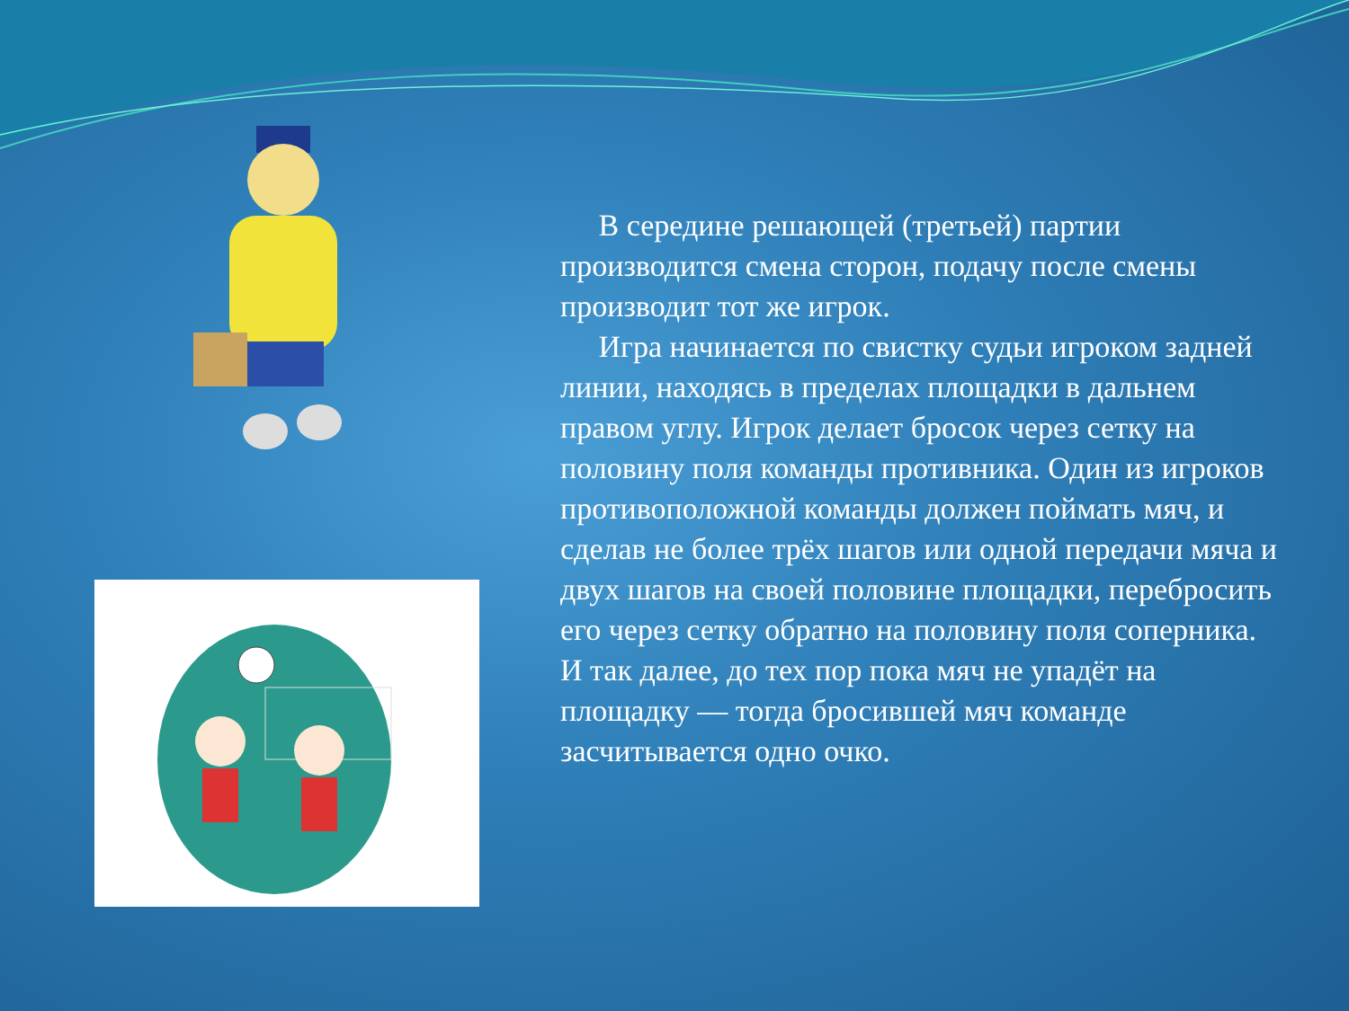В середине решающей (третьей) партии производится смена сторон, подачу после смены производит тот же игрок.
Игра начинается по свистку судьи игроком задней линии, находясь в пределах площадки в дальнем правом углу. Игрок делает бросок через сетку на половину поля команды противника. Один из игроков противоположной команды должен поймать мяч, и сделав не более трёх шагов или одной передачи мяча и двух шагов на своей половине площадки, перебросить его через сетку обратно на половину поля соперника.
И так далее, до тех пор пока мяч не упадёт на площадку — тогда бросившей мяч команде засчитывается одно очко.